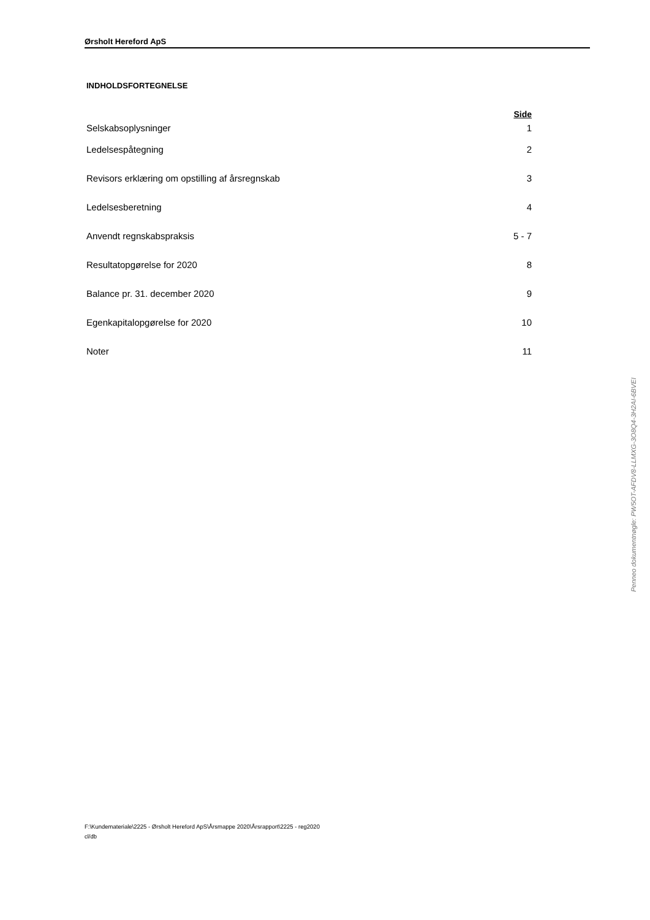Ørsholt Hereford ApS
INDHOLDSFORTEGNELSE
| | Side |
| --- | --- |
| Selskabsoplysninger | 1 |
| Ledelsespåtegning | 2 |
| Revisors erklæring om opstilling af årsregnskab | 3 |
| Ledelsesberetning | 4 |
| Anvendt regnskabspraksis | 5 - 7 |
| Resultatopgørelse for 2020 | 8 |
| Balance pr. 31. december 2020 | 9 |
| Egenkapitalopgørelse for 2020 | 10 |
| Noter | 11 |
F:\Kundemateriale\2225 - Ørsholt Hereford ApS\Årsmappe 2020\Årsrapport\2225 - reg2020
cl/db
Penneo dokumentnøgle: PW5OT-AFDV8-LLMXG-3O8Q4-3H2AI-6BVEI